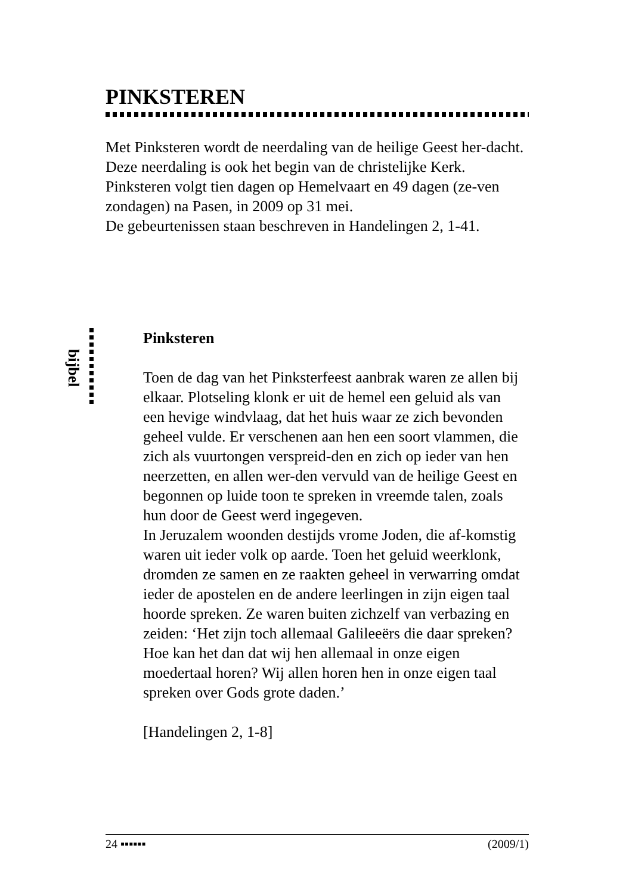PINKSTEREN
Met Pinksteren wordt de neerdaling van de heilige Geest her-dacht. Deze neerdaling is ook het begin van de christelijke Kerk.
Pinksteren volgt tien dagen op Hemelvaart en 49 dagen (ze-ven zondagen) na Pasen, in 2009 op 31 mei.
De gebeurtenissen staan beschreven in Handelingen 2, 1-41.
bijbel
Pinksteren
Toen de dag van het Pinksterfeest aanbrak waren ze allen bij elkaar. Plotseling klonk er uit de hemel een geluid als van een hevige windvlaag, dat het huis waar ze zich bevonden geheel vulde. Er verschenen aan hen een soort vlammen, die zich als vuurtongen verspreid-den en zich op ieder van hen neerzetten, en allen wer-den vervuld van de heilige Geest en begonnen op luide toon te spreken in vreemde talen, zoals hun door de Geest werd ingegeven.
In Jeruzalem woonden destijds vrome Joden, die af-komstig waren uit ieder volk op aarde. Toen het geluid weerklonk, dromden ze samen en ze raakten geheel in verwarring omdat ieder de apostelen en de andere leerlingen in zijn eigen taal hoorde spreken. Ze waren buiten zichzelf van verbazing en zeiden: ‘Het zijn toch allemaal Galileeërs die daar spreken? Hoe kan het dan dat wij hen allemaal in onze eigen moedertaal horen? Wij allen horen hen in onze eigen taal spreken over Gods grote daden.’
[Handelingen 2, 1-8]
24 ▪▪▪▪▪▪ (2009/1)